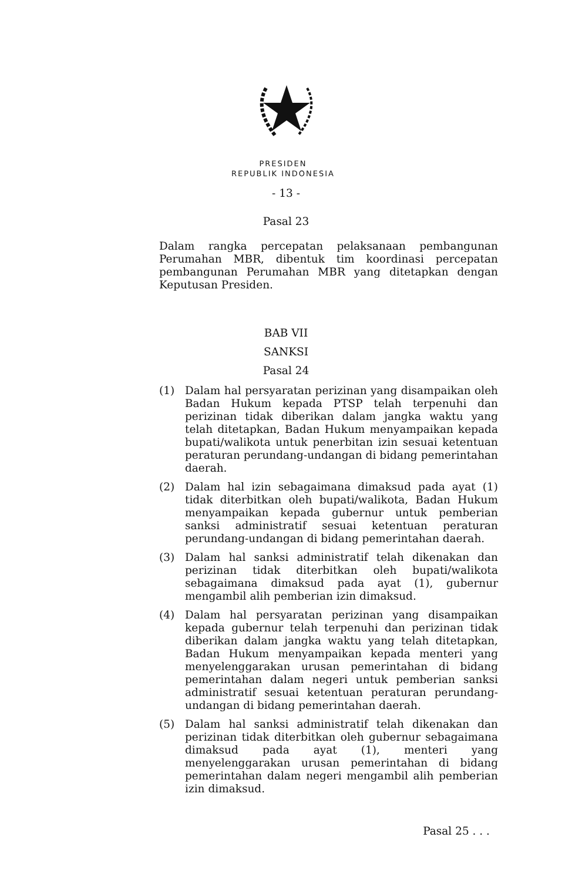PRESIDEN
REPUBLIK INDONESIA
- 13 -
Pasal 23
Dalam rangka percepatan pelaksanaan pembangunan Perumahan MBR, dibentuk tim koordinasi percepatan pembangunan Perumahan MBR yang ditetapkan dengan Keputusan Presiden.
BAB VII
SANKSI
Pasal 24
(1) Dalam hal persyaratan perizinan yang disampaikan oleh Badan Hukum kepada PTSP telah terpenuhi dan perizinan tidak diberikan dalam jangka waktu yang telah ditetapkan, Badan Hukum menyampaikan kepada bupati/walikota untuk penerbitan izin sesuai ketentuan peraturan perundang-undangan di bidang pemerintahan daerah.
(2) Dalam hal izin sebagaimana dimaksud pada ayat (1) tidak diterbitkan oleh bupati/walikota, Badan Hukum menyampaikan kepada gubernur untuk pemberian sanksi administratif sesuai ketentuan peraturan perundang-undangan di bidang pemerintahan daerah.
(3) Dalam hal sanksi administratif telah dikenakan dan perizinan tidak diterbitkan oleh bupati/walikota sebagaimana dimaksud pada ayat (1), gubernur mengambil alih pemberian izin dimaksud.
(4) Dalam hal persyaratan perizinan yang disampaikan kepada gubernur telah terpenuhi dan perizinan tidak diberikan dalam jangka waktu yang telah ditetapkan, Badan Hukum menyampaikan kepada menteri yang menyelenggarakan urusan pemerintahan di bidang pemerintahan dalam negeri untuk pemberian sanksi administratif sesuai ketentuan peraturan perundang-undangan di bidang pemerintahan daerah.
(5) Dalam hal sanksi administratif telah dikenakan dan perizinan tidak diterbitkan oleh gubernur sebagaimana dimaksud pada ayat (1), menteri yang menyelenggarakan urusan pemerintahan di bidang pemerintahan dalam negeri mengambil alih pemberian izin dimaksud.
Pasal 25 . . .